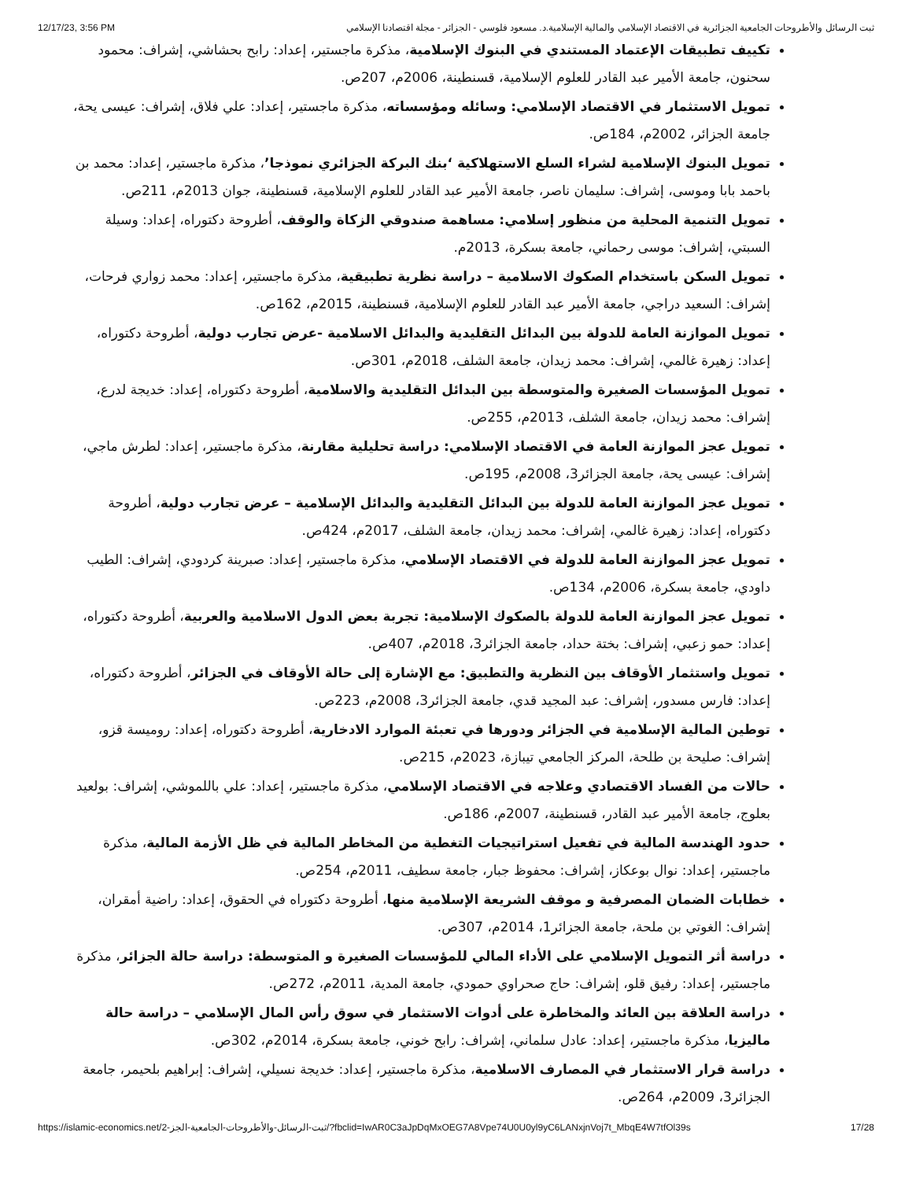12/17/23, 3:56 PM ثبت الرسائل والأطروحات الجامعية الجزائرية في الاقتصاد الإسلامي والمالية الإسلامية.د. مسعود فلوسي - الجزائر - مجلة اقتصادنا الإسلامي
تكييف تطبيقات الإعتماد المستندي في البنوك الإسلامية، مذكرة ماجستير، إعداد: رابح بحشاشي، إشراف: محمود سحنون، جامعة الأمير عبد القادر للعلوم الإسلامية، قسنطينة، 2006م، 207ص.
تمويل الاستثمار في الاقتصاد الإسلامي: وسائله ومؤسساته، مذكرة ماجستير، إعداد: علي فلاق، إشراف: عيسى يحة، جامعة الجزائر، 2002م، 184ص.
تمويل البنوك الإسلامية لشراء السلع الاستهلاكية ‘بنك البركة الجزائري نموذجا’، مذكرة ماجستير، إعداد: محمد بن باحمد بابا وموسى، إشراف: سليمان ناصر، جامعة الأمير عبد القادر للعلوم الإسلامية، قسنطينة، جوان 2013م، 211ص.
تمويل التنمية المحلية من منظور إسلامي: مساهمة صندوقي الزكاة والوقف، أطروحة دكتوراه، إعداد: وسيلة السبتي، إشراف: موسى رحماني، جامعة بسكرة، 2013م.
تمويل السكن باستخدام الصكوك الاسلامية – دراسة نظرية تطبيقية، مذكرة ماجستير، إعداد: محمد زواري فرحات، إشراف: السعيد دراجي، جامعة الأمير عبد القادر للعلوم الإسلامية، قسنطينة، 2015م، 162ص.
تمويل الموازنة العامة للدولة بين البدائل التقليدية والبدائل الاسلامية -عرض تجارب دولية، أطروحة دكتوراه، إعداد: زهيرة غالمي، إشراف: محمد زيدان، جامعة الشلف، 2018م، 301ص.
تمويل المؤسسات الصغيرة والمتوسطة بين البدائل التقليدية والاسلامية، أطروحة دكتوراه، إعداد: خديجة لدرع، إشراف: محمد زيدان، جامعة الشلف، 2013م، 255ص.
تمويل عجز الموازنة العامة في الاقتصاد الإسلامي: دراسة تحليلية مقارنة، مذكرة ماجستير، إعداد: لطرش ماجي، إشراف: عيسى يحة، جامعة الجزائر3، 2008م، 195ص.
تمويل عجز الموازنة العامة للدولة بين البدائل التقليدية والبدائل الإسلامية – عرض تجارب دولية، أطروحة دكتوراه، إعداد: زهيرة غالمي، إشراف: محمد زيدان، جامعة الشلف، 2017م، 424ص.
تمويل عجز الموازنة العامة للدولة في الاقتصاد الإسلامي، مذكرة ماجستير، إعداد: صبرينة كردودي، إشراف: الطيب داودي، جامعة بسكرة، 2006م، 134ص.
تمويل عجز الموازنة العامة للدولة بالصكوك الإسلامية: تجربة بعض الدول الاسلامية والعربية، أطروحة دكتوراه، إعداد: حمو زعبي، إشراف: بختة حداد، جامعة الجزائر3، 2018م، 407ص.
تمويل واستثمار الأوقاف بين النظرية والتطبيق: مع الإشارة إلى حالة الأوقاف في الجزائر، أطروحة دكتوراه، إعداد: فارس مسدور، إشراف: عبد المجيد قدي، جامعة الجزائر3، 2008م، 223ص.
توطين المالية الإسلامية في الجزائر ودورها في تعبئة الموارد الادخارية، أطروحة دكتوراه، إعداد: روميسة قزو، إشراف: صليحة بن طلحة، المركز الجامعي تيبازة، 2023م، 215ص.
حالات من الفساد الاقتصادي وعلاجه في الاقتصاد الإسلامي، مذكرة ماجستير، إعداد: علي باللموشي، إشراف: بولعيد بعلوج، جامعة الأمير عبد القادر، قسنطينة، 2007م، 186ص.
حدود الهندسة المالية في تفعيل استراتيجيات التغطية من المخاطر المالية في ظل الأزمة المالية، مذكرة ماجستير، إعداد: نوال بوعكاز، إشراف: محفوظ جبار، جامعة سطيف، 2011م، 254ص.
خطابات الضمان المصرفية و موقف الشريعة الإسلامية منها، أطروحة دكتوراه في الحقوق، إعداد: راضية أمقران، إشراف: الغوتي بن ملحة، جامعة الجزائر1، 2014م، 307ص.
دراسة أثر التمويل الإسلامي على الأداء المالي للمؤسسات الصغيرة و المتوسطة: دراسة حالة الجزائر، مذكرة ماجستير، إعداد: رفيق قلو، إشراف: حاج صحراوي حمودي، جامعة المدية، 2011م، 272ص.
دراسة العلاقة بين العائد والمخاطرة على أدوات الاستثمار في سوق رأس المال الإسلامي – دراسة حالة ماليزيا، مذكرة ماجستير، إعداد: عادل سلماني، إشراف: رابح خوني، جامعة بسكرة، 2014م، 302ص.
دراسة قرار الاستثمار في المصارف الاسلامية، مذكرة ماجستير، إعداد: خديجة نسيلي، إشراف: إبراهيم بلحيمر، جامعة الجزائر3، 2009م، 264ص.
https://islamic-economics.net/ثبت-الرسائل-والأطروحات-الجامعية-الجز-2/?fbclid=IwAR0C3aJpDqMxOEG7A8Vpe74U0U0yl9yC6LANxjnVoj7t_MbqE4W7tfOl39s 17/28